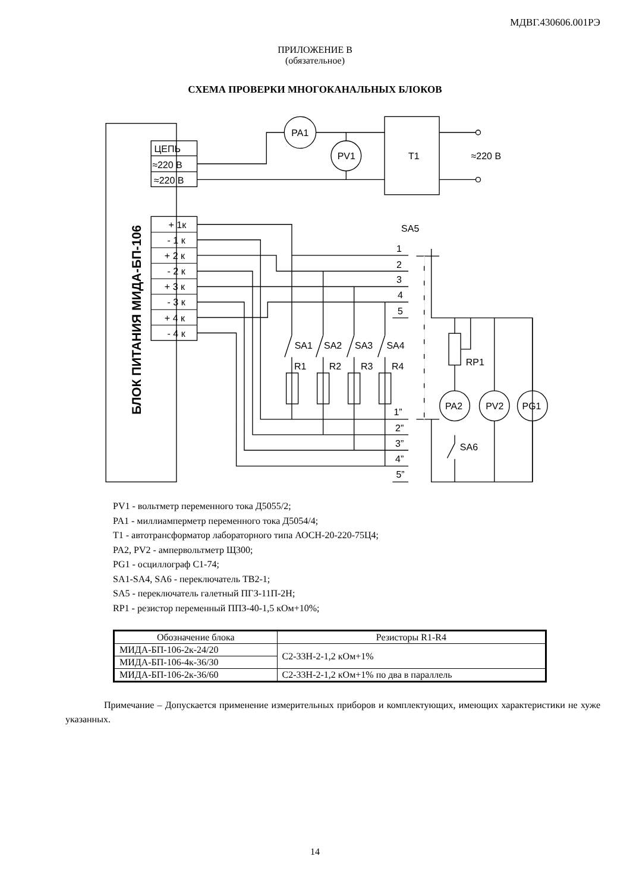МДВГ.430606.001РЭ
ПРИЛОЖЕНИЕ В
(обязательное)
СХЕМА ПРОВЕРКИ МНОГОКАНАЛЬНЫХ БЛОКОВ
БЛОК ПИТАНИЯ МИДА-БП-106
ЦЕПЬ
≈220 В
≈220 В
+ 1к
- 1 к
+ 2 к
- 2 к
+ 3 к
- 3 к
+ 4 к
- 4 к
PA1
PV1
T1
≈220 В
SA5
SA1
SA2
SA3
SA4
R1
R2
R3
R4
1
2
3
4
5
1”
2”
3”
4”
5”
PA2
PV2
PG1
RP1
SA6
PV1 - вольтметр переменного тока Д5055/2;
PA1 - миллиамперметр переменного тока Д5054/4;
T1 - автотрансформатор лабораторного типа АОСН-20-220-75Ц4;
PA2, PV2 - ампервольтметр Щ300;
PG1 - осциллограф С1-74;
SA1-SA4, SA6 - переключатель ТВ2-1;
SA5 - переключатель галетный ПГЗ-11П-2Н;
RP1 - резистор переменный ППЗ-40-1,5 кОм+10%;
| Обозначение блока | Резисторы R1-R4 |
| --- | --- |
| МИДА-БП-106-2к-24/20 | С2-33Н-2-1,2 кОм+1% |
| МИДА-БП-106-4к-36/30 | |
| МИДА-БП-106-2к-36/60 | С2-33Н-2-1,2 кОм+1% по два в параллель |
Примечание – Допускается применение измерительных приборов и комплектующих, имеющих характеристики не хуже указанных.
14